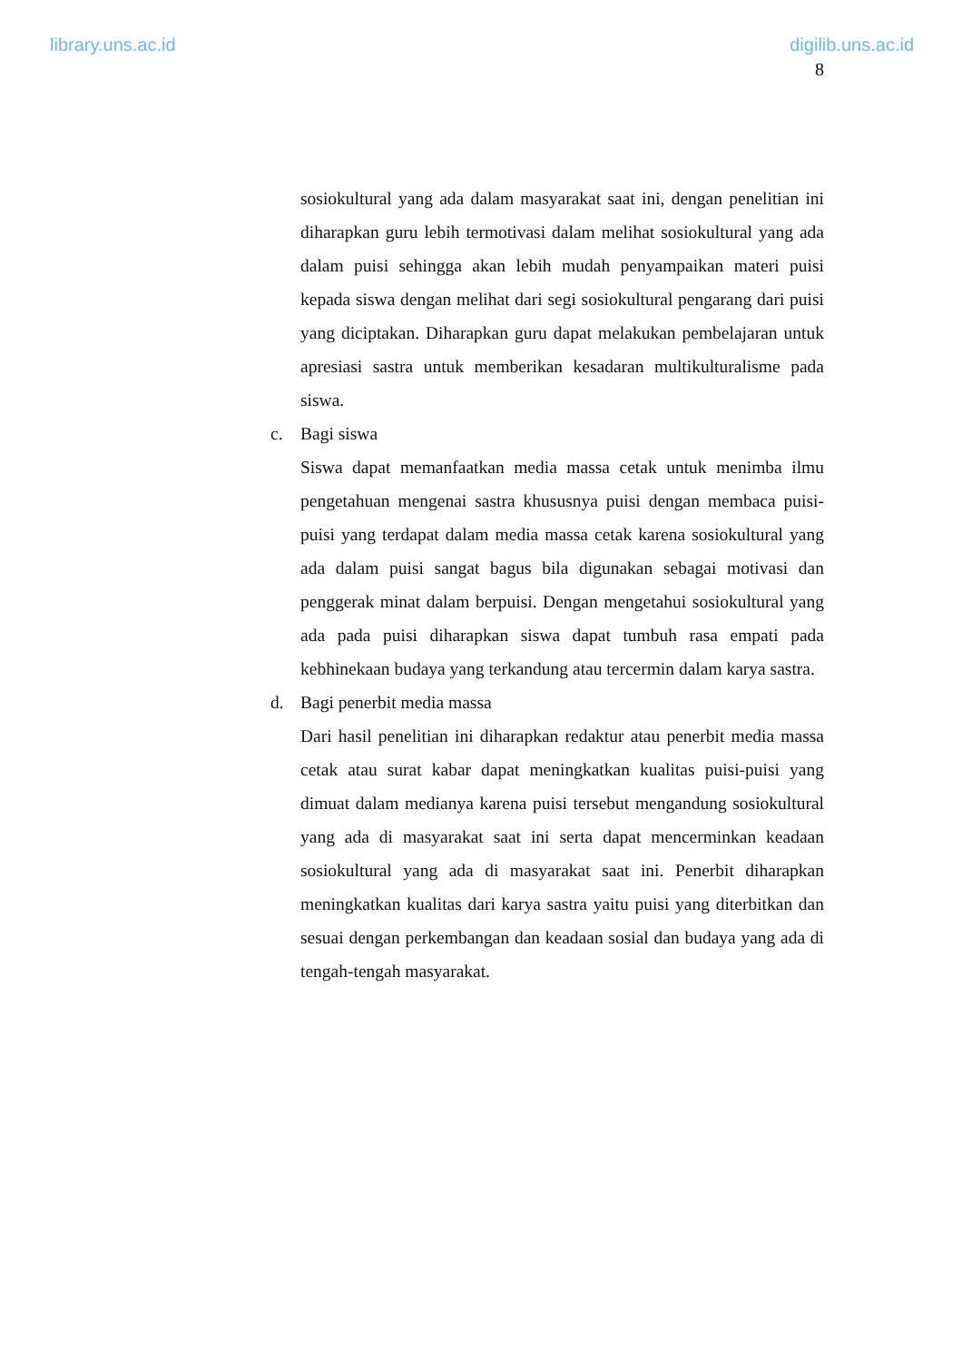library.uns.ac.id digilib.uns.ac.id
8
sosiokultural yang ada dalam masyarakat saat ini, dengan penelitian ini diharapkan guru lebih termotivasi dalam melihat sosiokultural yang ada dalam puisi sehingga akan lebih mudah penyampaikan materi puisi kepada siswa dengan melihat dari segi sosiokultural pengarang dari puisi yang diciptakan. Diharapkan guru dapat melakukan pembelajaran untuk apresiasi sastra untuk memberikan kesadaran multikulturalisme pada siswa.
c. Bagi siswa
Siswa dapat memanfaatkan media massa cetak untuk menimba ilmu pengetahuan mengenai sastra khususnya puisi dengan membaca puisi-puisi yang terdapat dalam media massa cetak karena sosiokultural yang ada dalam puisi sangat bagus bila digunakan sebagai motivasi dan penggerak minat dalam berpuisi. Dengan mengetahui sosiokultural yang ada pada puisi diharapkan siswa dapat tumbuh rasa empati pada kebhinekaan budaya yang terkandung atau tercermin dalam karya sastra.
d. Bagi penerbit media massa
Dari hasil penelitian ini diharapkan redaktur atau penerbit media massa cetak atau surat kabar dapat meningkatkan kualitas puisi-puisi yang dimuat dalam medianya karena puisi tersebut mengandung sosiokultural yang ada di masyarakat saat ini serta dapat mencerminkan keadaan sosiokultural yang ada di masyarakat saat ini. Penerbit diharapkan meningkatkan kualitas dari karya sastra yaitu puisi yang diterbitkan dan sesuai dengan perkembangan dan keadaan sosial dan budaya yang ada di tengah-tengah masyarakat.